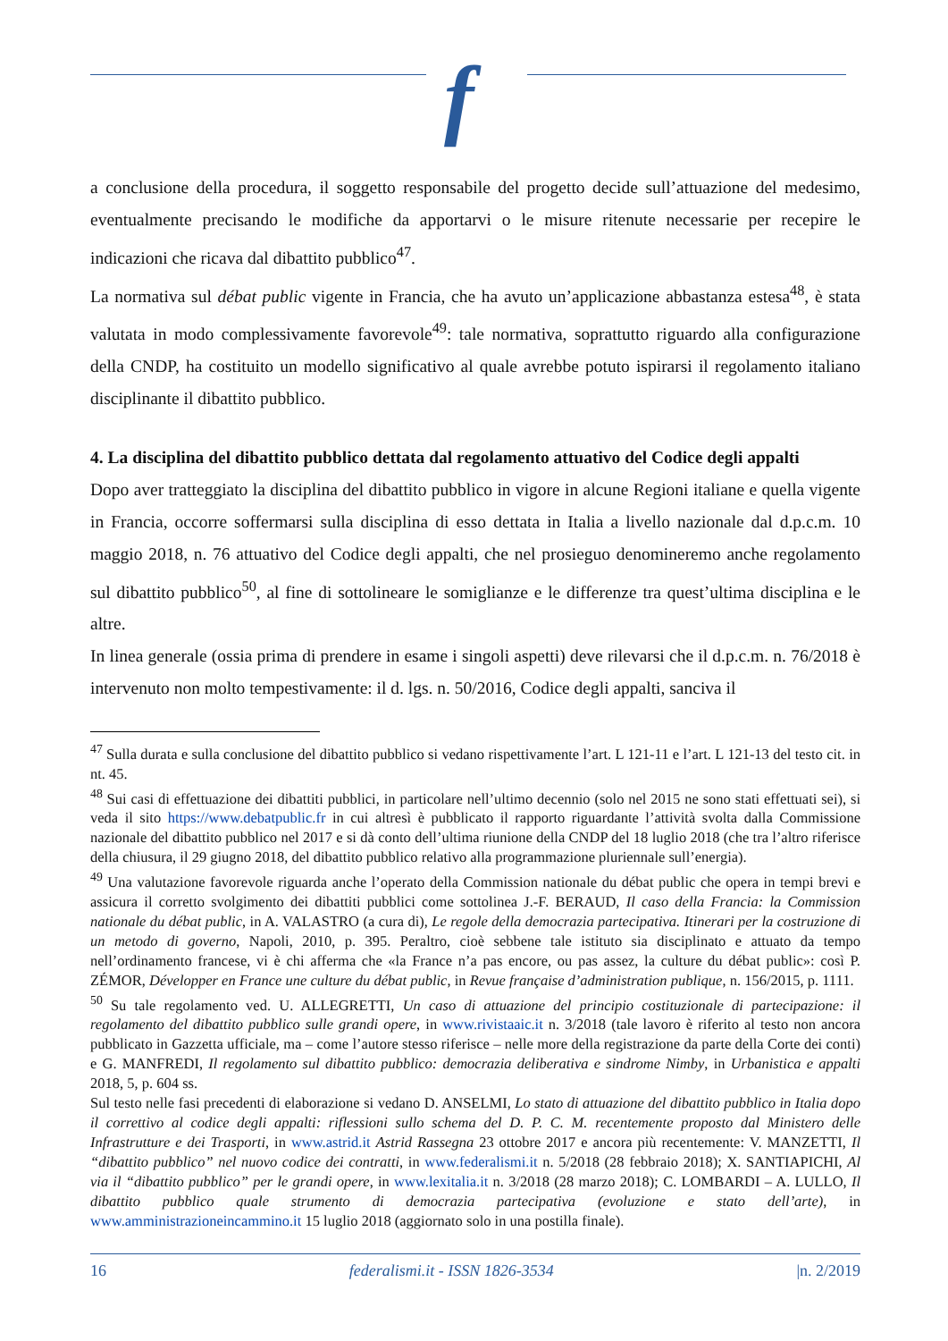f
a conclusione della procedura, il soggetto responsabile del progetto decide sull’attuazione del medesimo, eventualmente precisando le modifiche da apportarvi o le misure ritenute necessarie per recepire le indicazioni che ricava dal dibattito pubblico<sup>47</sup>.
La normativa sul débat public vigente in Francia, che ha avuto un’applicazione abbastanza estesa<sup>48</sup>, è stata valutata in modo complessivamente favorevole<sup>49</sup>: tale normativa, soprattutto riguardo alla configurazione della CNDP, ha costituito un modello significativo al quale avrebbe potuto ispirarsi il regolamento italiano disciplinante il dibattito pubblico.
4. La disciplina del dibattito pubblico dettata dal regolamento attuativo del Codice degli appalti
Dopo aver tratteggiato la disciplina del dibattito pubblico in vigore in alcune Regioni italiane e quella vigente in Francia, occorre soffermarsi sulla disciplina di esso dettata in Italia a livello nazionale dal d.p.c.m. 10 maggio 2018, n. 76 attuativo del Codice degli appalti, che nel prosieguo denomineremo anche regolamento sul dibattito pubblico<sup>50</sup>, al fine di sottolineare le somiglianze e le differenze tra quest’ultima disciplina e le altre.
In linea generale (ossia prima di prendere in esame i singoli aspetti) deve rilevarsi che il d.p.c.m. n. 76/2018 è intervenuto non molto tempestivamente: il d. lgs. n. 50/2016, Codice degli appalti, sanciva il
<sup>47</sup> Sulla durata e sulla conclusione del dibattito pubblico si vedano rispettivamente l’art. L 121-11 e l’art. L 121-13 del testo cit. in nt. 45.
<sup>48</sup> Sui casi di effettuazione dei dibattiti pubblici, in particolare nell’ultimo decennio (solo nel 2015 ne sono stati effettuati sei), si veda il sito https://www.debatpublic.fr in cui altresì è pubblicato il rapporto riguardante l’attività svolta dalla Commissione nazionale del dibattito pubblico nel 2017 e si dà conto dell’ultima riunione della CNDP del 18 luglio 2018 (che tra l’altro riferisce della chiusura, il 29 giugno 2018, del dibattito pubblico relativo alla programmazione pluriennale sull’energia).
<sup>49</sup> Una valutazione favorevole riguarda anche l’operato della Commission nationale du débat public che opera in tempi brevi e assicura il corretto svolgimento dei dibattiti pubblici come sottolinea J.-F. BERAUD, Il caso della Francia: la Commission nationale du débat public, in A. VALASTRO (a cura di), Le regole della democrazia partecipativa. Itinerari per la costruzione di un metodo di governo, Napoli, 2010, p. 395. Peraltro, cioè sebbene tale istituto sia disciplinato e attuato da tempo nell’ordinamento francese, vi è chi afferma che «la France n’a pas encore, ou pas assez, la culture du débat public»: così P. ZÉMOR, Développer en France une culture du débat public, in Revue française d’administration publique, n. 156/2015, p. 1111.
<sup>50</sup> Su tale regolamento ved. U. ALLEGRETTI, Un caso di attuazione del principio costituzionale di partecipazione: il regolamento del dibattito pubblico sulle grandi opere, in www.rivistaaic.it n. 3/2018 (tale lavoro è riferito al testo non ancora pubblicato in Gazzetta ufficiale, ma – come l’autore stesso riferisce – nelle more della registrazione da parte della Corte dei conti) e G. MANFREDI, Il regolamento sul dibattito pubblico: democrazia deliberativa e sindrome Nimby, in Urbanistica e appalti 2018, 5, p. 604 ss.
Sul testo nelle fasi precedenti di elaborazione si vedano D. ANSELMI, Lo stato di attuazione del dibattito pubblico in Italia dopo il correttivo al codice degli appalti: riflessioni sullo schema del D. P. C. M. recentemente proposto dal Ministero delle Infrastrutture e dei Trasporti, in www.astrid.it Astrid Rassegna 23 ottobre 2017 e ancora più recentemente: V. MANZETTI, Il “dibattito pubblico” nel nuovo codice dei contratti, in www.federalismi.it n. 5/2018 (28 febbraio 2018); X. SANTIAPICHI, Al via il “dibattito pubblico” per le grandi opere, in www.lexitalia.it n. 3/2018 (28 marzo 2018); C. LOMBARDI – A. LULLO, Il dibattito pubblico quale strumento di democrazia partecipativa (evoluzione e stato dell’arte), in www.amministrazioneincammino.it 15 luglio 2018 (aggiornato solo in una postilla finale).
16 federalismi.it - ISSN 1826-3534 |n. 2/2019